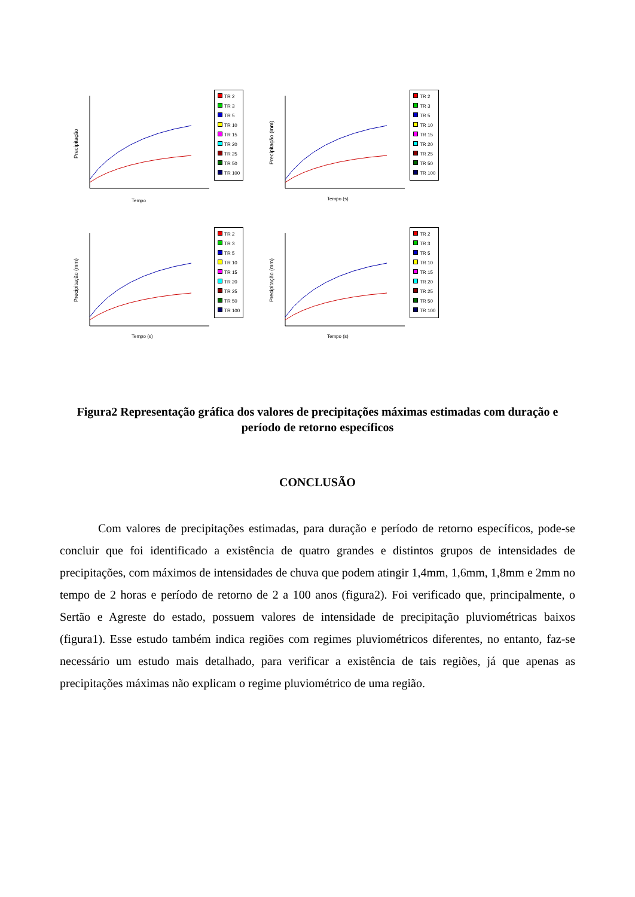Precipitação
Tempo
TR 2
TR 3
TR 5
TR 10
TR 15
TR 20
TR 25
TR 50
TR 100
Precipitação (mm)
Tempo (s)
TR 2
TR 3
TR 5
TR 10
TR 15
TR 20
TR 25
TR 50
TR 100
Precipitação (mm)
Tempo (s)
TR 2
TR 3
TR 5
TR 10
TR 15
TR 20
TR 25
TR 50
TR 100
Precipitação (mm)
Tempo (s)
TR 2
TR 3
TR 5
TR 10
TR 15
TR 20
TR 25
TR 50
TR 100
Figura2 Representação gráfica dos valores de precipitações máximas estimadas com duração e período de retorno específicos
CONCLUSÃO
Com valores de precipitações estimadas, para duração e período de retorno específicos, pode-se concluir que foi identificado a existência de quatro grandes e distintos grupos de intensidades de precipitações, com máximos de intensidades de chuva que podem atingir 1,4mm, 1,6mm, 1,8mm e 2mm no tempo de 2 horas e período de retorno de 2 a 100 anos (figura2). Foi verificado que, principalmente, o Sertão e Agreste do estado, possuem valores de intensidade de precipitação pluviométricas baixos (figura1). Esse estudo também indica regiões com regimes pluviométricos diferentes, no entanto, faz-se necessário um estudo mais detalhado, para verificar a existência de tais regiões, já que apenas as precipitações máximas não explicam o regime pluviométrico de uma região.